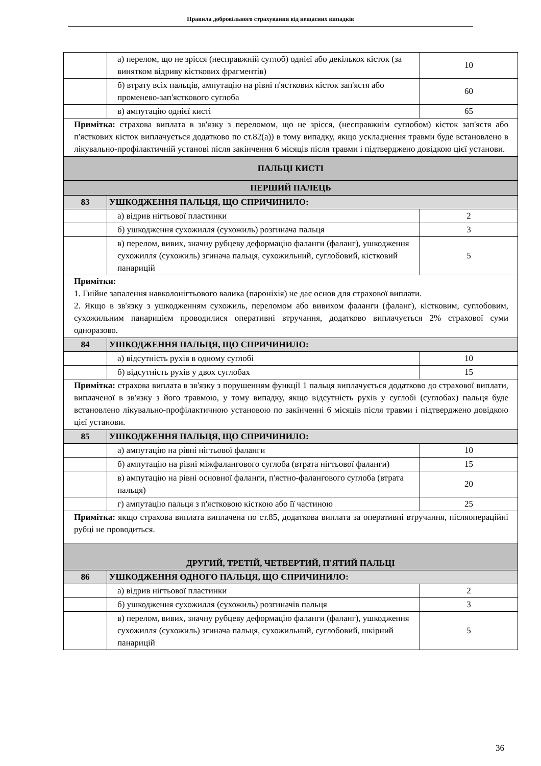Правила добровільного страхування від нещасних випадків
| | а) перелом, що не зрісся (несправжній суглоб) однієї або декількох кісток (за винятком відриву кісткових фрагментів) | 10 |
| | б) втрату всіх пальців, ампутацію на рівні п'ясткових кісток зап'ястя або променево-зап'ясткового суглоба | 60 |
| | в) ампутацію однієї кисті | 65 |
| Примітка: страхова виплата в зв'язку з переломом, що не зрісся, (несправжнім суглобом) кісток зап'ястя або п'ясткових кісток виплачується додатково по ст.82(а)) в тому випадку, якщо ускладнення травми буде встановлено в лікувально-профілактичній установі після закінчення 6 місяців після травми і підтверджено довідкою цієї установи. | | |
| ПАЛЬЦІ КИСТІ | | |
| ПЕРШИЙ ПАЛЕЦЬ | | |
| 83 | УШКОДЖЕННЯ ПАЛЬЦЯ, ЩО СПРИЧИНИЛО: | |
| | а) відрив нігтьової пластинки | 2 |
| | б) ушкодження сухожилля (сухожиль) розгинача пальця | 3 |
| | в) перелом, вивих, значну рубцеву деформацію фаланги (фаланг), ушкодження сухожилля (сухожиль) згинача пальця, сухожильний, суглобовий, кістковий панарицій | 5 |
| Примітки: 1. Гнійне запалення навколонігтьового валика (пароніхія) не дає основ для страхової виплати. 2. Якщо в зв'язку з ушкодженням сухожиль, переломом або вивихом фаланги (фаланг), кістковим, суглобовим, сухожильним панарицієм проводилися оперативні втручання, додатково виплачується 2% страхової суми одноразово. | | |
| 84 | УШКОДЖЕННЯ ПАЛЬЦЯ, ЩО СПРИЧИНИЛО: | |
| | а) відсутність рухів в одному суглобі | 10 |
| | б) відсутність рухів у двох суглобах | 15 |
| Примітка: страхова виплата в зв'язку з порушенням функції 1 пальця виплачується додатково до страхової виплати, виплаченої в зв'язку з його травмою, у тому випадку, якщо відсутність рухів у суглобі (суглобах) пальця буде встановлено лікувально-профілактичною установою по закінченні 6 місяців після травми і підтверджено довідкою цієї установи. | | |
| 85 | УШКОДЖЕННЯ ПАЛЬЦЯ, ЩО СПРИЧИНИЛО: | |
| | а) ампутацію на рівні нігтьової фаланги | 10 |
| | б) ампутацію на рівні міжфалангового суглоба (втрата нігтьової фаланги) | 15 |
| | в) ампутацію на рівні основної фаланги, п'ястно-фалангового суглоба (втрата пальця) | 20 |
| | г) ампутацію пальця з п'ястковою кісткою або її частиною | 25 |
| Примітка: якщо страхова виплата виплачена по ст.85, додаткова виплата за оперативні втручання, післяопераційні рубці не проводиться. | | |
| ДРУГИЙ, ТРЕТІЙ, ЧЕТВЕРТИЙ, П'ЯТИЙ ПАЛЬЦІ | | |
| 86 | УШКОДЖЕННЯ ОДНОГО ПАЛЬЦЯ, ЩО СПРИЧИНИЛО: | |
| | а) відрив нігтьової пластинки | 2 |
| | б) ушкодження сухожилля (сухожиль) розгиначів пальця | 3 |
| | в) перелом, вивих, значну рубцеву деформацію фаланги (фаланг), ушкодження сухожилля (сухожиль) згинача пальця, сухожильний, суглобовий, шкірний панарицій | 5 |
36